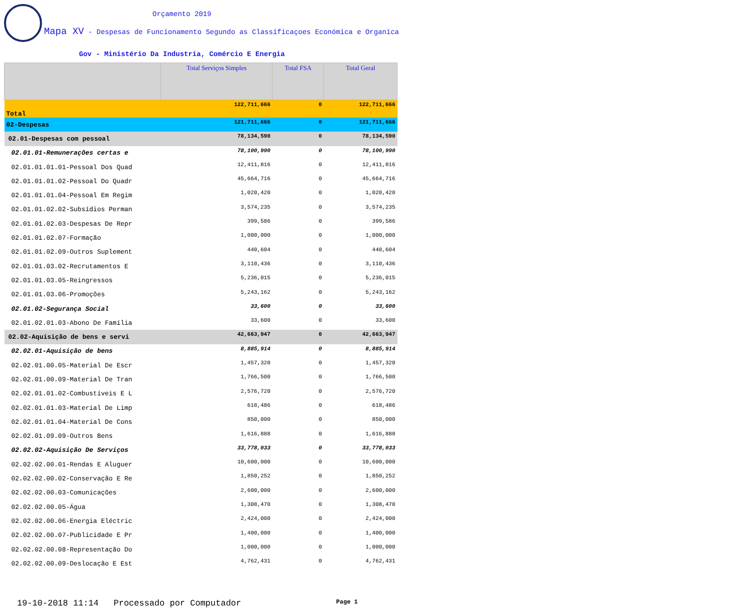Orçamento 2019
Mapa XV - Despesas de Funcionamento Segundo as Classificaçoes Económica e Organica
Gov - Ministério Da Industria, Comércio E Energia
| | Total Serviços Simples | Total FSA | Total Geral |
| --- | --- | --- | --- |
| Total | 122,711,666 | 0 | 122,711,666 |
| 02-Despesas | 121,711,666 | 0 | 121,711,666 |
| 02.01-Despesas com pessoal | 78,134,590 | 0 | 78,134,590 |
| 02.01.01-Remunerações certas e | 78,100,990 | 0 | 78,100,990 |
| 02.01.01.01.01-Pessoal Dos Quad | 12,411,816 | 0 | 12,411,816 |
| 02.01.01.01.02-Pessoal Do Quadr | 45,664,716 | 0 | 45,664,716 |
| 02.01.01.01.04-Pessoal Em Regim | 1,020,420 | 0 | 1,020,420 |
| 02.01.01.02.02-Subsídios Perman | 3,574,235 | 0 | 3,574,235 |
| 02.01.01.02.03-Despesas De Repr | 399,586 | 0 | 399,586 |
| 02.01.01.02.07-Formação | 1,000,000 | 0 | 1,000,000 |
| 02.01.01.02.09-Outros Suplement | 440,604 | 0 | 440,604 |
| 02.01.01.03.02-Recrutamentos E | 3,110,436 | 0 | 3,110,436 |
| 02.01.01.03.05-Reingressos | 5,236,015 | 0 | 5,236,015 |
| 02.01.01.03.06-Promoções | 5,243,162 | 0 | 5,243,162 |
| 02.01.02-Segurança Social | 33,600 | 0 | 33,600 |
| 02.01.02.01.03-Abono De Família | 33,600 | 0 | 33,600 |
| 02.02-Aquisição de bens e servi | 42,663,947 | 0 | 42,663,947 |
| 02.02.01-Aquisição de bens | 8,885,914 | 0 | 8,885,914 |
| 02.02.01.00.05-Material De Escr | 1,457,320 | 0 | 1,457,320 |
| 02.02.01.00.09-Material De Tran | 1,766,500 | 0 | 1,766,500 |
| 02.02.01.01.02-Combustíveis E L | 2,576,720 | 0 | 2,576,720 |
| 02.02.01.01.03-Material De Limp | 618,486 | 0 | 618,486 |
| 02.02.01.01.04-Material De Cons | 850,000 | 0 | 850,000 |
| 02.02.01.09.09-Outros Bens | 1,616,888 | 0 | 1,616,888 |
| 02.02.02-Aquisição De Serviços | 33,778,033 | 0 | 33,778,033 |
| 02.02.02.00.01-Rendas E Aluguer | 10,600,000 | 0 | 10,600,000 |
| 02.02.02.00.02-Conservação E Re | 1,850,252 | 0 | 1,850,252 |
| 02.02.02.00.03-Comunicações | 2,600,000 | 0 | 2,600,000 |
| 02.02.02.00.05-Água | 1,308,470 | 0 | 1,308,470 |
| 02.02.02.00.06-Energia Eléctric | 2,424,000 | 0 | 2,424,000 |
| 02.02.02.00.07-Publicidade E Pr | 1,400,000 | 0 | 1,400,000 |
| 02.02.02.00.08-Representação Do | 1,000,000 | 0 | 1,000,000 |
| 02.02.02.00.09-Deslocação E Est | 4,762,431 | 0 | 4,762,431 |
19-10-2018 11:14 Processado por Computador Page 1